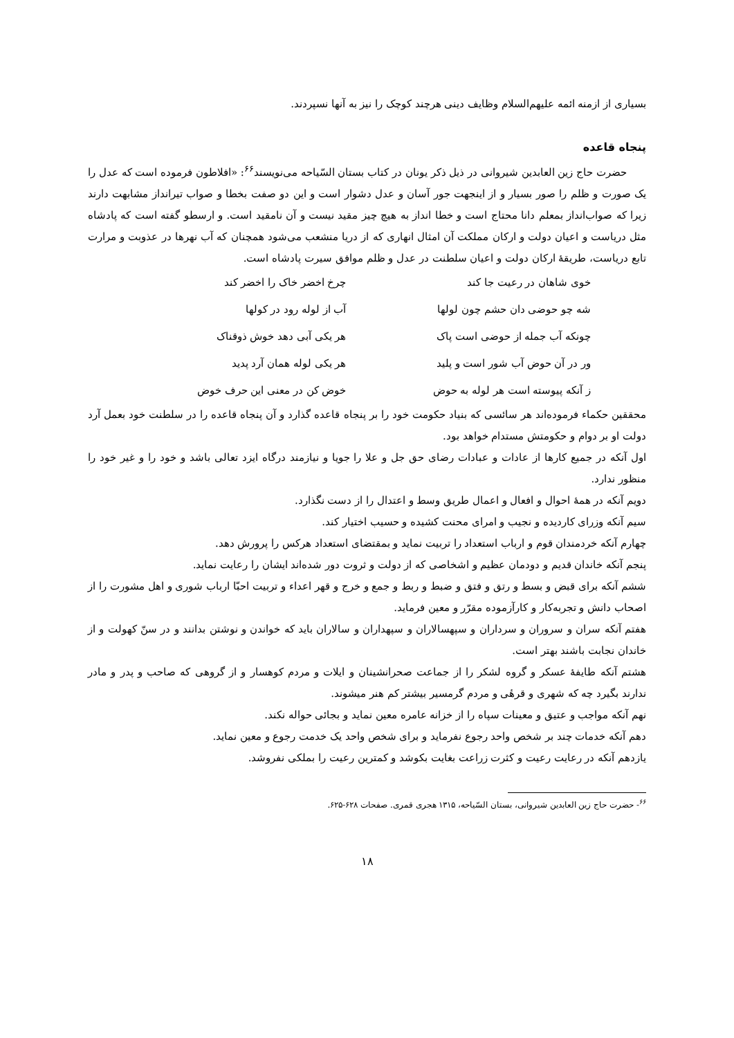بسیاری از ازمنه ائمه علیهم‌السلام وظایف دینی هرچند کوچک را نیز به آنها نسپردند.
پنجاه قاعده
حضرت حاج زین العابدین شیروانی در ذیل ذکر یونان در کتاب بستان السّیاحه می‌نویسند<sup>۶۶</sup>: «افلاطون فرموده است که عدل را یک صورت و ظلم را صور بسیار و از اینجهت جور آسان و عدل دشوار است و این دو صفت بخطا و صواب تیرانداز مشابهت دارند زیرا که صواب‌انداز بمعلم دانا محتاج است و خطا انداز به هیچ چیز مقید نیست و آن نامقید است. و ارسطو گفته است که پادشاه مثل دریاست و اعیان دولت و ارکان مملکت آن امثال انهاری که از دریا منشعب می‌شود همچنان که آب نهرها در عذوبت و مرارت تابع دریاست، طریقهٔ ارکان دولت و اعیان سلطنت در عدل و ظلم موافق سیرت پادشاه است.
خوی شاهان در رعیت جا کند
چرخ اخضر خاک را اخضر کند
شه چو حوضی دان حشم چون لولها
آب از لوله رود در کولها
چونکه آب جمله از حوضی است پاک
هر یکی آبی دهد خوش ذوقناک
ور در آن حوض آب شور است و پلید
هر یکی لوله همان آرد پدید
ز آنکه پیوسته است هر لوله به حوض
خوض کن در معنی این حرف خوض
محققین حکماء فرموده‌اند هر سائسی که بنیاد حکومت خود را بر پنجاه قاعده گذارد و آن پنجاه قاعده را در سلطنت خود بعمل آرد دولت او بر دوام و حکومتش مستدام خواهد بود.
اول آنکه در جمیع کارها از عادات و عبادات رضای حق جل و علا را جویا و نیازمند درگاه ایزد تعالی باشد و خود را و غیر خود را منظور ندارد.
دویم آنکه در همهٔ احوال و افعال و اعمال طریق وسط و اعتدال را از دست نگذارد.
سیم آنکه وزرای کاردیده و نجیب و امرای محنت کشیده و حسیب اختیار کند.
چهارم آنکه خردمندان قوم و ارباب استعداد را تربیت نماید و بمقتضای استعداد هرکس را پرورش دهد.
پنجم آنکه خاندان قدیم و دودمان عظیم و اشخاصی که از دولت و ثروت دور شده‌اند ایشان را رعایت نماید.
ششم آنکه برای قبض و بسط و رتق و فتق و ضبط و ربط و جمع و خرج و قهر اعداء و تربیت احبّا ارباب شوری و اهل مشورت را از اصحاب دانش و تجربه‌کار و کارآزموده مقرّر و معین فرماید.
هفتم آنکه سران و سروران و سرداران و سپهسالاران و سپهداران و سالاران باید که خواندن و نوشتن بدانند و در سنّ کهولت و از خاندان نجابت باشند بهتر است.
هشتم آنکه طایفهٔ عسکر و گروه لشکر را از جماعت صحرانشینان و ایلات و مردم کوهسار و از گروهی که صاحب و پدر و مادر ندارند بگیرد چه که شهری و قرهٔی و مردم گرمسیر بیشتر کم هنر میشوند.
نهم آنکه مواجب و عتیق و معینات سپاه را از خزانه عامره معین نماید و بجائی حواله نکند.
دهم آنکه خدمات چند بر شخص واحد رجوع نفرماید و برای شخص واحد یک خدمت رجوع و معین نماید.
یازدهم آنکه در رعایت رعیت و کثرت زراعت بغایت بکوشد و کمترین رعیت را بملکی نفروشد.
<sup>۶۶</sup>- حضرت حاج زین العابدین شیروانی، بستان السّیاحه، ۱۳۱۵ هجری قمری. صفحات ۶۲۸-۶۲۵.
۱۸